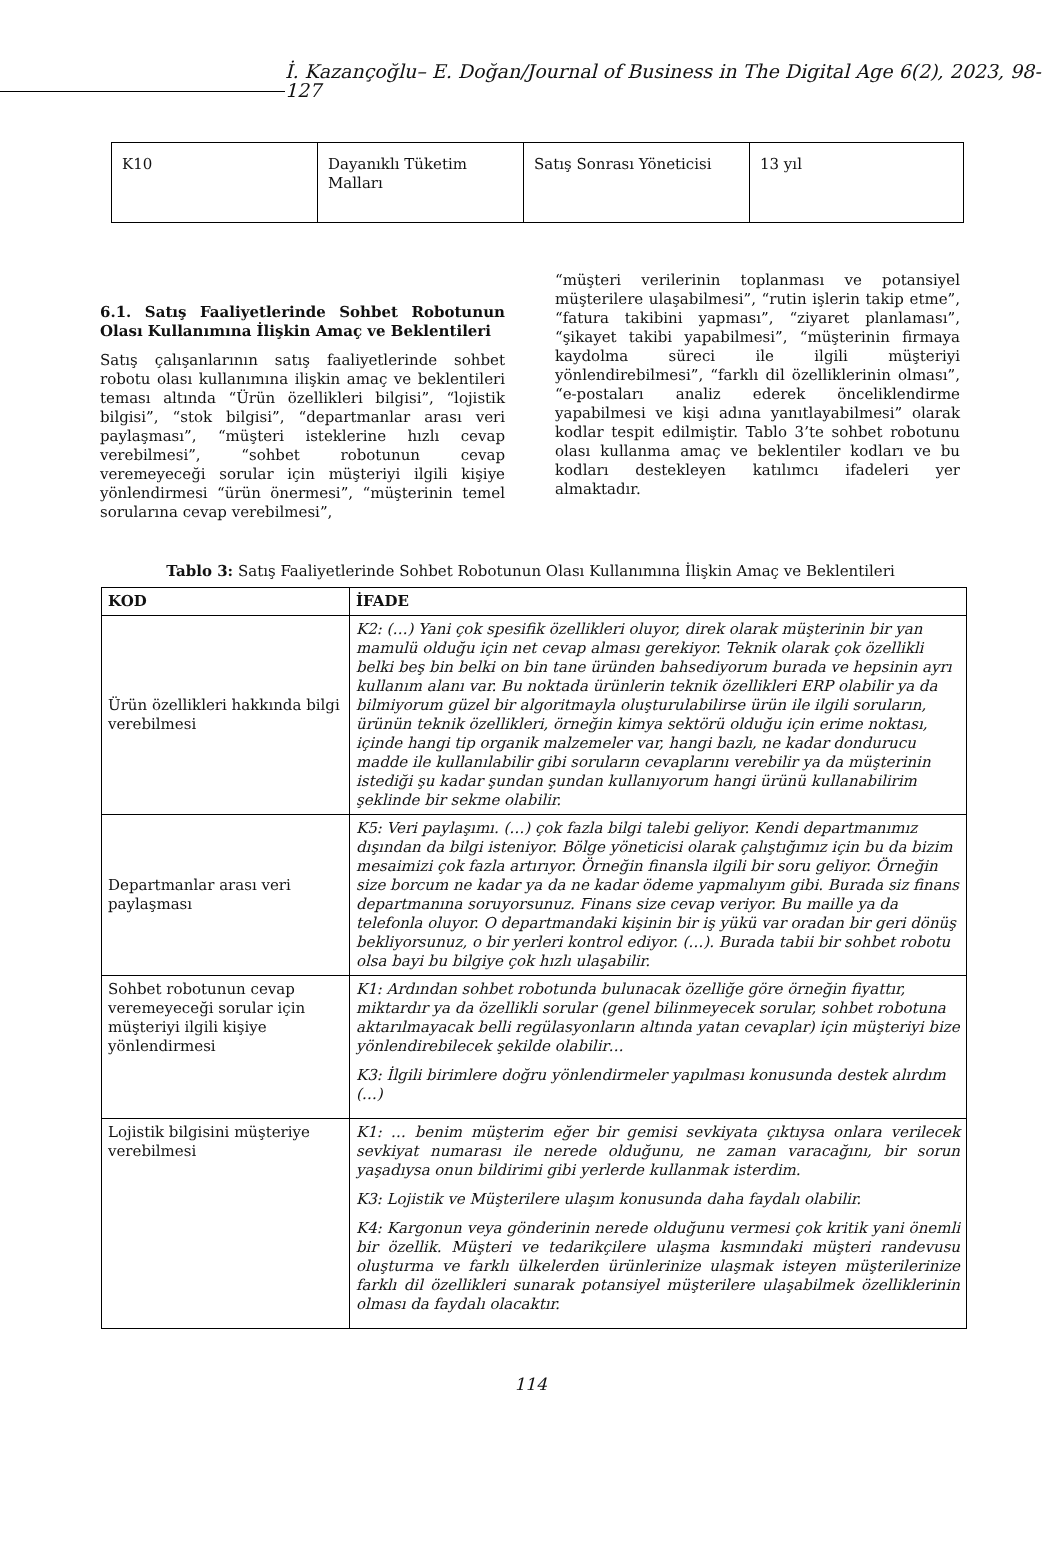İ. Kazançoğlu– E. Doğan/Journal of Business in The Digital Age 6(2), 2023, 98-127
| K10 | Dayanıklı Tüketim Malları | Satış Sonrası Yöneticisi | 13 yıl |
6.1. Satış Faaliyetlerinde Sohbet Robotunun Olası Kullanımına İlişkin Amaç ve Beklentileri
Satış çalışanlarının satış faaliyetlerinde sohbet robotu olası kullanımına ilişkin amaç ve beklentileri teması altında “Ürün özellikleri bilgisi”, “lojistik bilgisi”, “stok bilgisi”, “departmanlar arası veri paylaşması”, “müşteri isteklerine hızlı cevap verebilmesi”, “sohbet robotunun cevap veremeyeceği sorular için müşteriyi ilgili kişiye yönlendirmesi “ürün önermesi”, “müşterinin temel sorularına cevap verebilmesi”,
“müşteri verilerinin toplanması ve potansiyel müşterilere ulaşabilmesi”, “rutin işlerin takip etme”, “fatura takibini yapması”, “ziyaret planlaması”, “şikayet takibi yapabilmesi”, “müşterinin firmaya kaydolma süreci ile ilgili müşteriyi yönlendirebilmesi”, “farklı dil özelliklerinin olması”, “e-postaları analiz ederek önceliklendirme yapabilmesi ve kişi adına yanıtlayabilmesi” olarak kodlar tespit edilmiştir. Tablo 3’te sohbet robotunu olası kullanma amaç ve beklentiler kodları ve bu kodları destekleyen katılımcı ifadeleri yer almaktadır.
Tablo 3: Satış Faaliyetlerinde Sohbet Robotunun Olası Kullanımına İlişkin Amaç ve Beklentileri
| KOD | İFADE |
| --- | --- |
| Ürün özellikleri hakkında bilgi verebilmesi | K2: (…) Yani çok spesifik özellikleri oluyor, direk olarak müşterinin bir yan mamulü olduğu için net cevap alması gerekiyor. Teknik olarak çok özellikli belki beş bin belki on bin tane üründen bahsediyorum burada ve hepsinin ayrı kullanım alanı var. Bu noktada ürünlerin teknik özellikleri ERP olabilir ya da bilmiyorum güzel bir algoritmayla oluşturulabilirse ürün ile ilgili soruların, ürünün teknik özellikleri, örneğin kimya sektörü olduğu için erime noktası, içinde hangi tip organik malzemeler var, hangi bazlı, ne kadar dondurucu madde ile kullanılabilir gibi soruların cevaplarını verebilir ya da müşterinin istediği şu kadar şundan şundan kullanıyorum hangi ürünü kullanabilirim şeklinde bir sekme olabilir. |
| Departmanlar arası veri paylaşması | K5: Veri paylaşımı. (…) çok fazla bilgi talebi geliyor. Kendi departmanımız dışından da bilgi isteniyor. Bölge yöneticisi olarak çalıştığımız için bu da bizim mesaimizi çok fazla artırıyor. Örneğin finansla ilgili bir soru geliyor. Örneğin size borcum ne kadar ya da ne kadar ödeme yapmalıyım gibi. Burada siz finans departmanına soruyorsunuz. Finans size cevap veriyor. Bu maille ya da telefonla oluyor. O departmandaki kişinin bir iş yükü var oradan bir geri dönüş bekliyorsunuz, o bir yerleri kontrol ediyor. (…). Burada tabii bir sohbet robotu olsa bayi bu bilgiye çok hızlı ulaşabilir. |
| Sohbet robotunun cevap veremeyeceği sorular için müşteriyi ilgili kişiye yönlendirmesi | K1: Ardından sohbet robotunda bulunacak özelliğe göre örneğin fiyattır, miktardır ya da özellikli sorular (genel bilinmeyecek sorular, sohbet robotuna aktarılmayacak belli regülasyonların altında yatan cevaplar) için müşteriyi bize yönlendirebilecek şekilde olabilir… K3: İlgili birimlere doğru yönlendirmeler yapılması konusunda destek alırdım (…) |
| Lojistik bilgisini müşteriye verebilmesi | K1: … benim müşterim eğer bir gemisi sevkiyata çıktıysa onlara verilecek sevkiyat numarası ile nerede olduğunu, ne zaman varacağını, bir sorun yaşadıysa onun bildirimi gibi yerlerde kullanmak isterdim. K3: Lojistik ve Müşterilere ulaşım konusunda daha faydalı olabilir. K4: Kargonun veya gönderinin nerede olduğunu vermesi çok kritik yani önemli bir özellik. Müşteri ve tedarikçilere ulaşma kısmındaki müşteri randevusu oluşturma ve farklı ülkelerden ürünlerinize ulaşmak isteyen müşterilerinize farklı dil özellikleri sunarak potansiyel müşterilere ulaşabilmek özelliklerinin olması da faydalı olacaktır. |
114